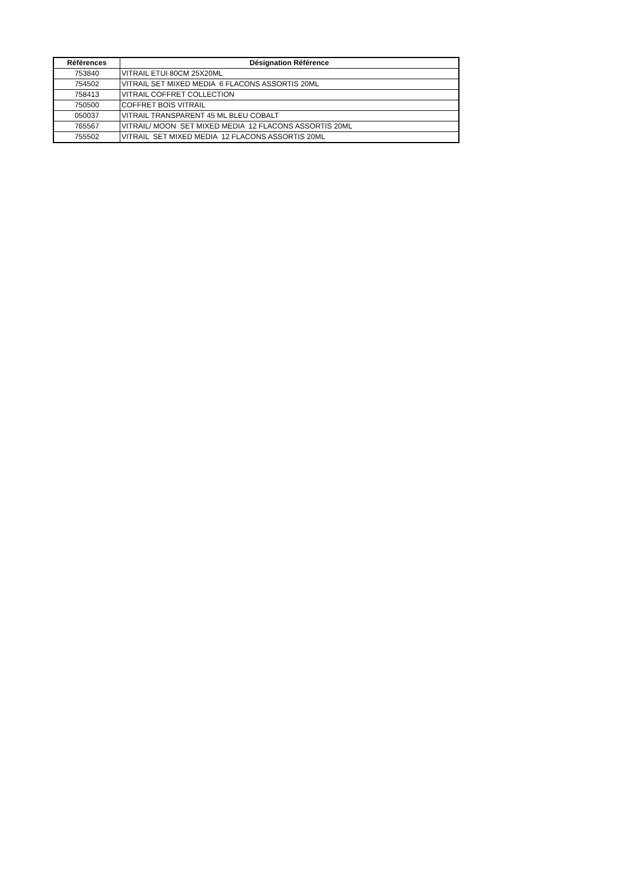| Références | Désignation Référence |
| --- | --- |
| 753840 | VITRAIL ETUI 80CM 25X20ML |
| 754502 | VITRAIL SET MIXED MEDIA 6 FLACONS ASSORTIS 20ML |
| 758413 | VITRAIL COFFRET COLLECTION |
| 750500 | COFFRET BOIS VITRAIL |
| 050037 | VITRAIL TRANSPARENT 45 ML BLEU COBALT |
| 765567 | VITRAIL/ MOON SET MIXED MEDIA 12 FLACONS ASSORTIS 20ML |
| 755502 | VITRAIL SET MIXED MEDIA 12 FLACONS ASSORTIS 20ML |